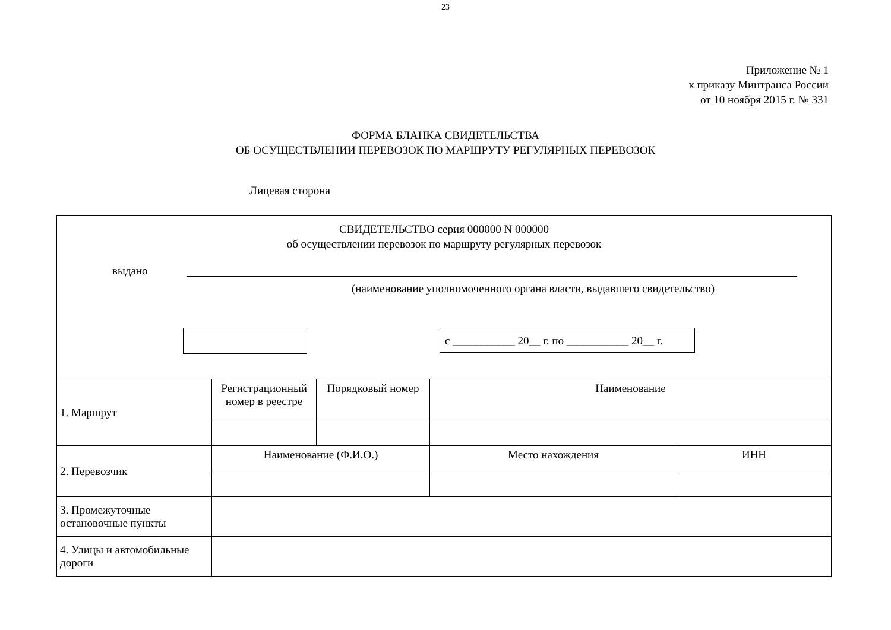23
Приложение № 1
к приказу Минтранса России
от 10 ноября 2015 г. № 331
ФОРМА БЛАНКА СВИДЕТЕЛЬСТВА
ОБ ОСУЩЕСТВЛЕНИИ ПЕРЕВОЗОК ПО МАРШРУТУ РЕГУЛЯРНЫХ ПЕРЕВОЗОК
Лицевая сторона
СВИДЕТЕЛЬСТВО серия 000000 N 000000
об осуществлении перевозок по маршруту регулярных перевозок
выдано
(наименование уполномоченного органа власти, выдавшего свидетельство)
с ___________ 20__ г. по ___________ 20__ г.
| 1. Маршрут | Регистрационный номер в реестре | Порядковый номер | Наименование | |
| 2. Перевозчик | Наименование (Ф.И.О.) | | Место нахождения | ИНН |
| 3. Промежуточные остановочные пункты | | | | |
| 4. Улицы и автомобильные дороги | | | | |